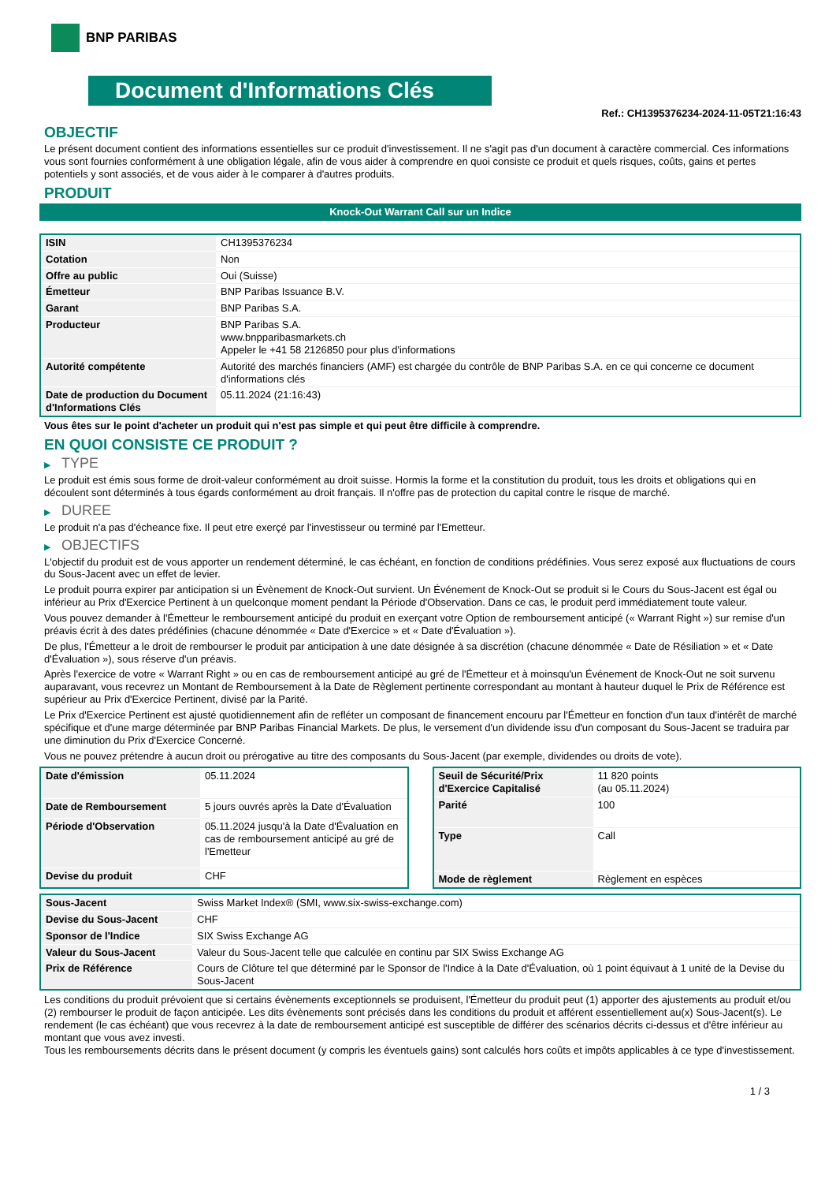BNP PARIBAS
Document d'Informations Clés
Ref.: CH1395376234-2024-11-05T21:16:43
OBJECTIF
Le présent document contient des informations essentielles sur ce produit d'investissement. Il ne s'agit pas d'un document à caractère commercial. Ces informations vous sont fournies conformément à une obligation légale, afin de vous aider à comprendre en quoi consiste ce produit et quels risques, coûts, gains et pertes potentiels y sont associés, et de vous aider à le comparer à d'autres produits.
PRODUIT
Knock-Out Warrant Call sur un Indice
| ISIN | CH1395376234 |
| Cotation | Non |
| Offre au public | Oui (Suisse) |
| Émetteur | BNP Paribas Issuance B.V. |
| Garant | BNP Paribas S.A. |
| Producteur | BNP Paribas S.A. www.bnpparibasmarkets.ch Appeler le +41 58 2126850 pour plus d'informations |
| Autorité compétente | Autorité des marchés financiers (AMF) est chargée du contrôle de BNP Paribas S.A. en ce qui concerne ce document d'informations clés |
| Date de production du Document d'Informations Clés | 05.11.2024 (21:16:43) |
Vous êtes sur le point d'acheter un produit qui n'est pas simple et qui peut être difficile à comprendre.
EN QUOI CONSISTE CE PRODUIT ?
▶ TYPE
Le produit est émis sous forme de droit-valeur conformément au droit suisse. Hormis la forme et la constitution du produit, tous les droits et obligations qui en découlent sont déterminés à tous égards conformément au droit français. Il n'offre pas de protection du capital contre le risque de marché.
▶ DUREE
Le produit n'a pas d'écheance fixe. Il peut etre exerçé par l'investisseur ou terminé par l'Emetteur.
▶ OBJECTIFS
L'objectif du produit est de vous apporter un rendement déterminé, le cas échéant, en fonction de conditions prédéfinies. Vous serez exposé aux fluctuations de cours du Sous-Jacent avec un effet de levier.
Le produit pourra expirer par anticipation si un Évènement de Knock-Out survient. Un Événement de Knock-Out se produit si le Cours du Sous-Jacent est égal ou inférieur au Prix d'Exercice Pertinent à un quelconque moment pendant la Période d'Observation. Dans ce cas, le produit perd immédiatement toute valeur.
Vous pouvez demander à l'Émetteur le remboursement anticipé du produit en exerçant votre Option de remboursement anticipé (« Warrant Right ») sur remise d'un préavis écrit à des dates prédéfinies (chacune dénommée « Date d'Exercice » et « Date d'Évaluation »).
De plus, l'Émetteur a le droit de rembourser le produit par anticipation à une date désignée à sa discrétion (chacune dénommée « Date de Résiliation » et « Date d'Évaluation »), sous réserve d'un préavis.
Après l'exercice de votre « Warrant Right » ou en cas de remboursement anticipé au gré de l'Émetteur et à moinsqu'un Événement de Knock-Out ne soit survenu auparavant, vous recevrez un Montant de Remboursement à la Date de Règlement pertinente correspondant au montant à hauteur duquel le Prix de Référence est supérieur au Prix d'Exercice Pertinent, divisé par la Parité.
Le Prix d'Exercice Pertinent est ajusté quotidiennement afin de refléter un composant de financement encouru par l'Émetteur en fonction d'un taux d'intérêt de marché spécifique et d'une marge déterminée par BNP Paribas Financial Markets. De plus, le versement d'un dividende issu d'un composant du Sous-Jacent se traduira par une diminution du Prix d'Exercice Concerné.
Vous ne pouvez prétendre à aucun droit ou prérogative au titre des composants du Sous-Jacent (par exemple, dividendes ou droits de vote).
| Date d'émission | 05.11.2024 |
| Date de Remboursement | 5 jours ouvrés après la Date d'Évaluation |
| Période d'Observation | 05.11.2024 jusqu'à la Date d'Évaluation en cas de remboursement anticipé au gré de l'Emetteur |
| Devise du produit | CHF |
| Seuil de Sécurité/Prix d'Exercice Capitalisé | 11 820 points (au 05.11.2024) |
| Parité | 100 |
| Type | Call |
| Mode de règlement | Règlement en espèces |
| Sous-Jacent | Swiss Market Index® (SMI, www.six-swiss-exchange.com) |
| Devise du Sous-Jacent | CHF |
| Sponsor de l'Indice | SIX Swiss Exchange AG |
| Valeur du Sous-Jacent | Valeur du Sous-Jacent telle que calculée en continu par SIX Swiss Exchange AG |
| Prix de Référence | Cours de Clôture tel que déterminé par le Sponsor de l'Indice à la Date d'Évaluation, où 1 point équivaut à 1 unité de la Devise du Sous-Jacent |
Les conditions du produit prévoient que si certains évènements exceptionnels se produisent, l'Émetteur du produit peut (1) apporter des ajustements au produit et/ou (2) rembourser le produit de façon anticipée. Les dits évènements sont précisés dans les conditions du produit et afférent essentiellement au(x) Sous-Jacent(s). Le rendement (le cas échéant) que vous recevrez à la date de remboursement anticipé est susceptible de différer des scénarios décrits ci-dessus et d'être inférieur au montant que vous avez investi.
Tous les remboursements décrits dans le présent document (y compris les éventuels gains) sont calculés hors coûts et impôts applicables à ce type d'investissement.
1 / 3